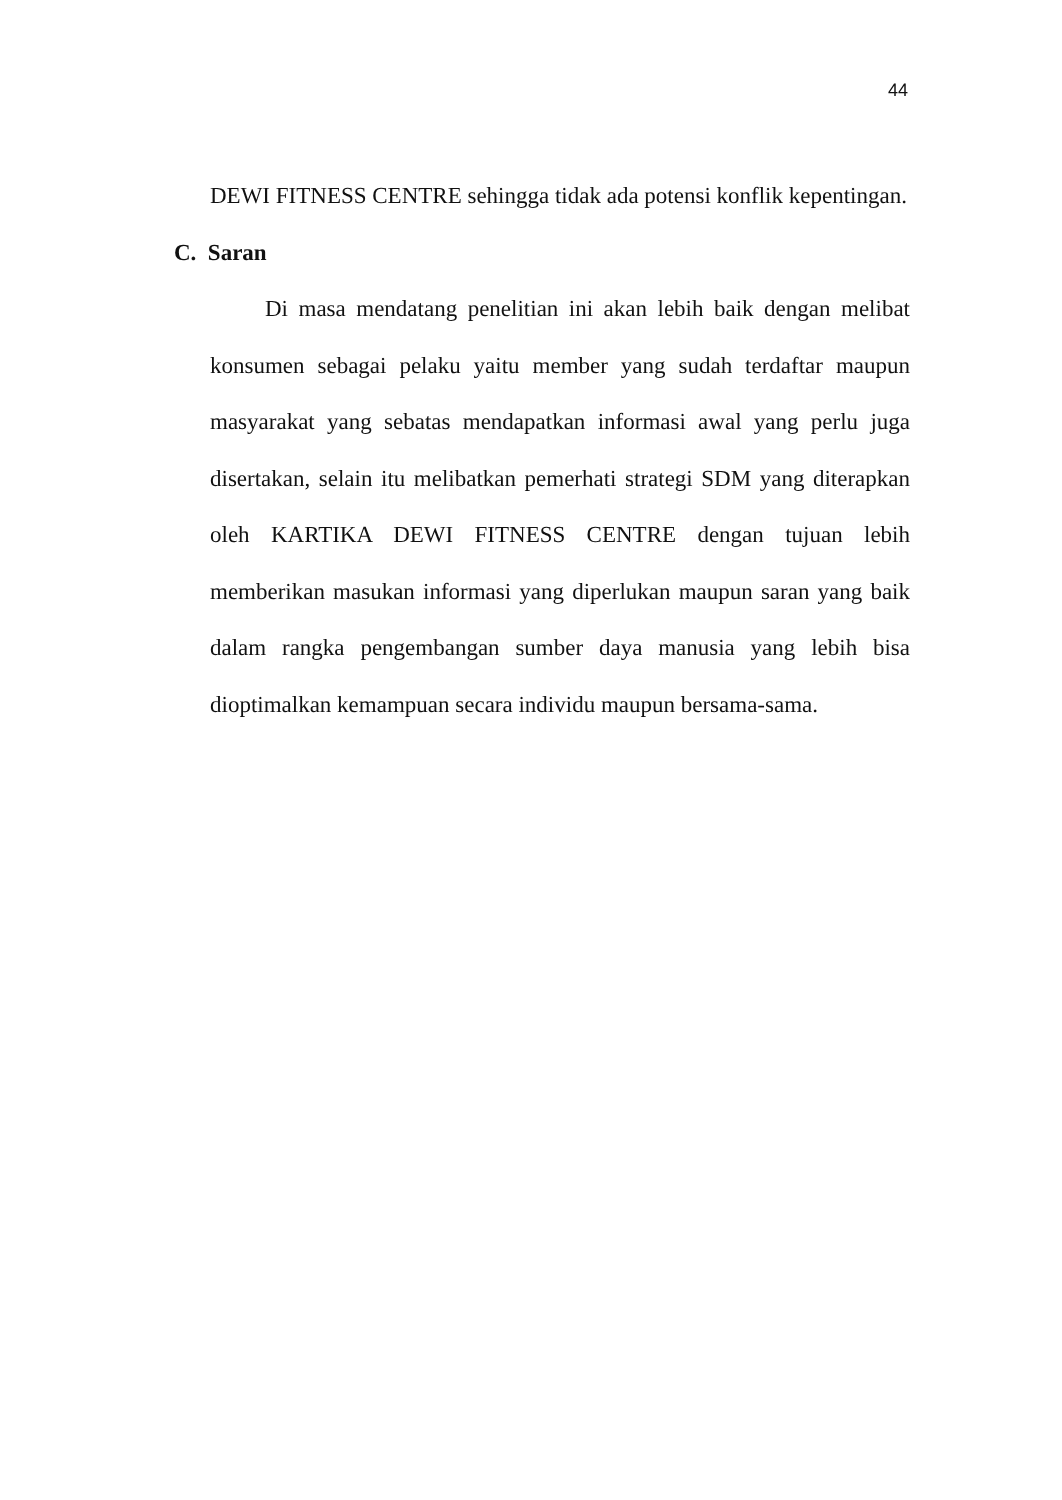44
DEWI FITNESS CENTRE sehingga tidak ada potensi konflik kepentingan.
C. Saran
Di masa mendatang penelitian ini akan lebih baik dengan melibat konsumen sebagai pelaku yaitu member yang sudah terdaftar maupun masyarakat yang sebatas mendapatkan informasi awal yang perlu juga disertakan, selain itu melibatkan pemerhati strategi SDM yang diterapkan oleh KARTIKA DEWI FITNESS CENTRE dengan tujuan lebih memberikan masukan informasi yang diperlukan maupun saran yang baik dalam rangka pengembangan sumber daya manusia yang lebih bisa dioptimalkan kemampuan secara individu maupun bersama-sama.